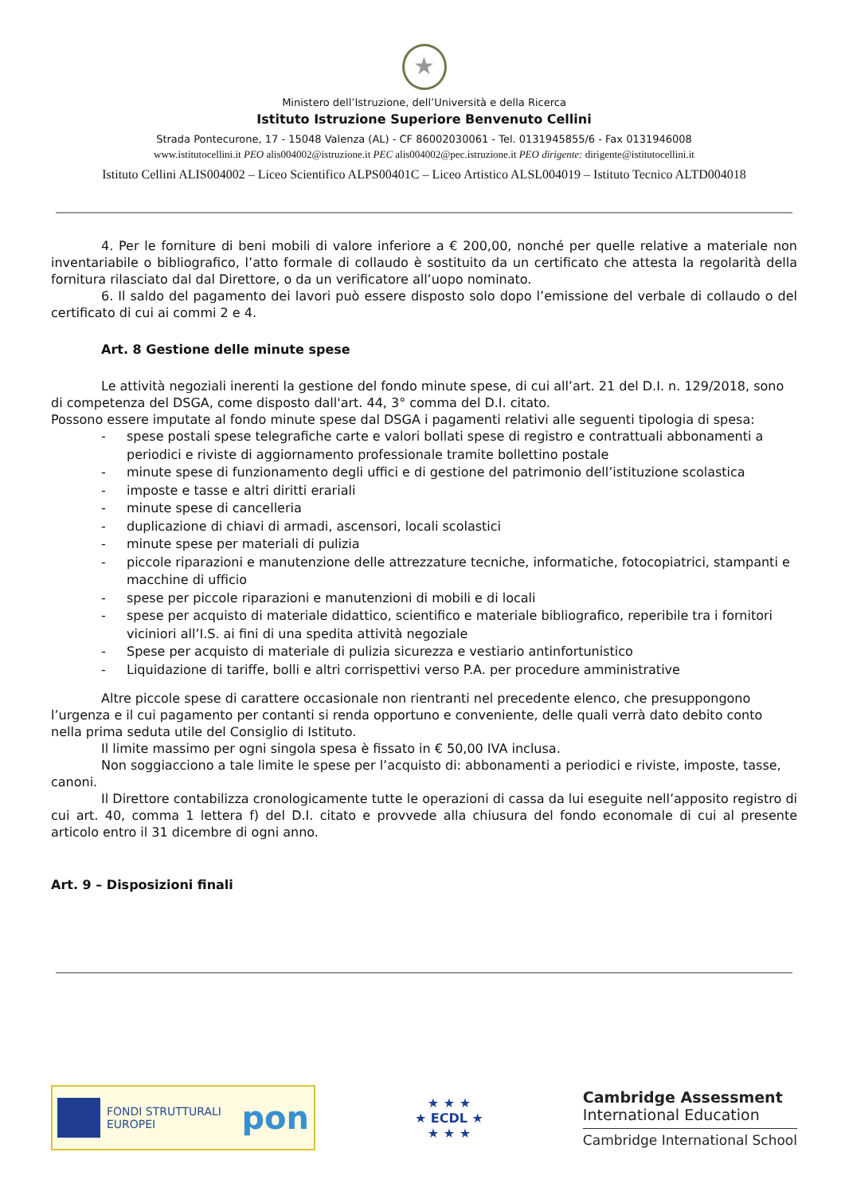★
Ministero dell’Istruzione, dell’Università e della Ricerca
Istituto Istruzione Superiore Benvenuto Cellini
Strada Pontecurone, 17 - 15048 Valenza (AL) - CF 86002030061 - Tel. 0131945855/6 - Fax 0131946008
www.istitutocellini.it PEO alis004002@istruzione.it PEC alis004002@pec.istruzione.it PEO dirigente: dirigente@istitutocellini.it
Istituto Cellini ALIS004002 – Liceo Scientifico ALPS00401C – Liceo Artistico ALSL004019 – Istituto Tecnico ALTD004018
4. Per le forniture di beni mobili di valore inferiore a € 200,00, nonché per quelle relative a materiale non inventariabile o bibliografico, l’atto formale di collaudo è sostituito da un certificato che attesta la regolarità della fornitura rilasciato dal dal Direttore, o da un verificatore all’uopo nominato.
6. Il saldo del pagamento dei lavori può essere disposto solo dopo l’emissione del verbale di collaudo o del certificato di cui ai commi 2 e 4.
Art. 8 Gestione delle minute spese
Le attività negoziali inerenti la gestione del fondo minute spese, di cui all’art. 21 del D.I. n. 129/2018, sono di competenza del DSGA, come disposto dall'art. 44, 3° comma del D.I. citato.
Possono essere imputate al fondo minute spese dal DSGA i pagamenti relativi alle seguenti tipologia di spesa:
- spese postali spese telegrafiche carte e valori bollati spese di registro e contrattuali abbonamenti a periodici e riviste di aggiornamento professionale tramite bollettino postale
- minute spese di funzionamento degli uffici e di gestione del patrimonio dell’istituzione scolastica
- imposte e tasse e altri diritti erariali
- minute spese di cancelleria
- duplicazione di chiavi di armadi, ascensori, locali scolastici
- minute spese per materiali di pulizia
- piccole riparazioni e manutenzione delle attrezzature tecniche, informatiche, fotocopiatrici, stampanti e macchine di ufficio
- spese per piccole riparazioni e manutenzioni di mobili e di locali
- spese per acquisto di materiale didattico, scientifico e materiale bibliografico, reperibile tra i fornitori viciniori all’I.S. ai fini di una spedita attività negoziale
- Spese per acquisto di materiale di pulizia sicurezza e vestiario antinfortunistico
- Liquidazione di tariffe, bolli e altri corrispettivi verso P.A. per procedure amministrative
Altre piccole spese di carattere occasionale non rientranti nel precedente elenco, che presuppongono l’urgenza e il cui pagamento per contanti si renda opportuno e conveniente, delle quali verrà dato debito conto nella prima seduta utile del Consiglio di Istituto.
Il limite massimo per ogni singola spesa è fissato in € 50,00 IVA inclusa.
Non soggiacciono a tale limite le spese per l’acquisto di: abbonamenti a periodici e riviste, imposte, tasse, canoni.
Il Direttore contabilizza cronologicamente tutte le operazioni di cassa da lui eseguite nell’apposito registro di cui art. 40, comma 1 lettera f) del D.I. citato e provvede alla chiusura del fondo economale di cui al presente articolo entro il 31 dicembre di ogni anno.
Art. 9 – Disposizioni finali
FONDI STRUTTURALI EUROPEI
pon
★ ★ ★
★ ECDL ★
★ ★ ★
Cambridge Assessment
International Education
Cambridge International School